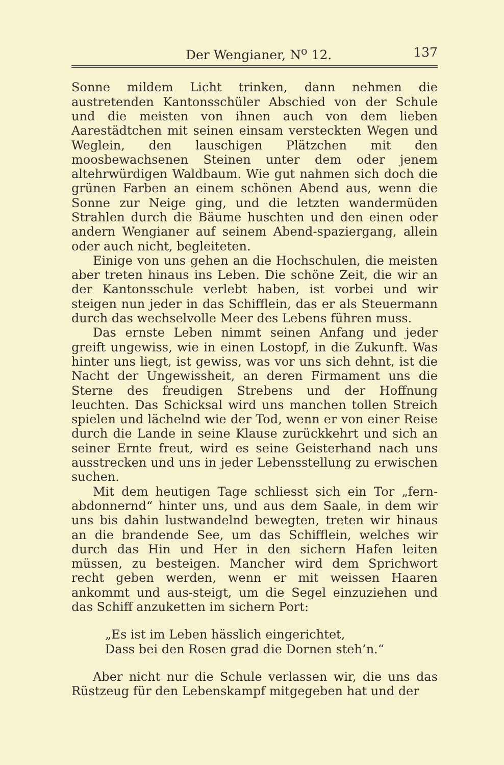Der Wengianer, N<sup>o</sup> 12. 137
Sonne mildem Licht trinken, dann nehmen die austretenden Kantonsschüler Abschied von der Schule und die meisten von ihnen auch von dem lieben Aarestädtchen mit seinen einsam versteckten Wegen und Weglein, den lauschigen Plätzchen mit den moosbewachsenen Steinen unter dem oder jenem altehrwürdigen Waldbaum. Wie gut nahmen sich doch die grünen Farben an einem schönen Abend aus, wenn die Sonne zur Neige ging, und die letzten wandermüden Strahlen durch die Bäume huschten und den einen oder andern Wengianer auf seinem Abend-spaziergang, allein oder auch nicht, begleiteten.
Einige von uns gehen an die Hochschulen, die meisten aber treten hinaus ins Leben. Die schöne Zeit, die wir an der Kantonsschule verlebt haben, ist vorbei und wir steigen nun jeder in das Schifflein, das er als Steuermann durch das wechselvolle Meer des Lebens führen muss.
Das ernste Leben nimmt seinen Anfang und jeder greift ungewiss, wie in einen Lostopf, in die Zukunft. Was hinter uns liegt, ist gewiss, was vor uns sich dehnt, ist die Nacht der Ungewissheit, an deren Firmament uns die Sterne des freudigen Strebens und der Hoffnung leuchten. Das Schicksal wird uns manchen tollen Streich spielen und lächelnd wie der Tod, wenn er von einer Reise durch die Lande in seine Klause zurückkehrt und sich an seiner Ernte freut, wird es seine Geisterhand nach uns ausstrecken und uns in jeder Lebensstellung zu erwischen suchen.
Mit dem heutigen Tage schliesst sich ein Tor „fern-abdonnernd“ hinter uns, und aus dem Saale, in dem wir uns bis dahin lustwandelnd bewegten, treten wir hinaus an die brandende See, um das Schifflein, welches wir durch das Hin und Her in den sichern Hafen leiten müssen, zu besteigen. Mancher wird dem Sprichwort recht geben werden, wenn er mit weissen Haaren ankommt und aus-steigt, um die Segel einzuziehen und das Schiff anzuketten im sichern Port:
„Es ist im Leben hässlich eingerichtet,
Dass bei den Rosen grad die Dornen steh’n.“
Aber nicht nur die Schule verlassen wir, die uns das Rüstzeug für den Lebenskampf mitgegeben hat und der